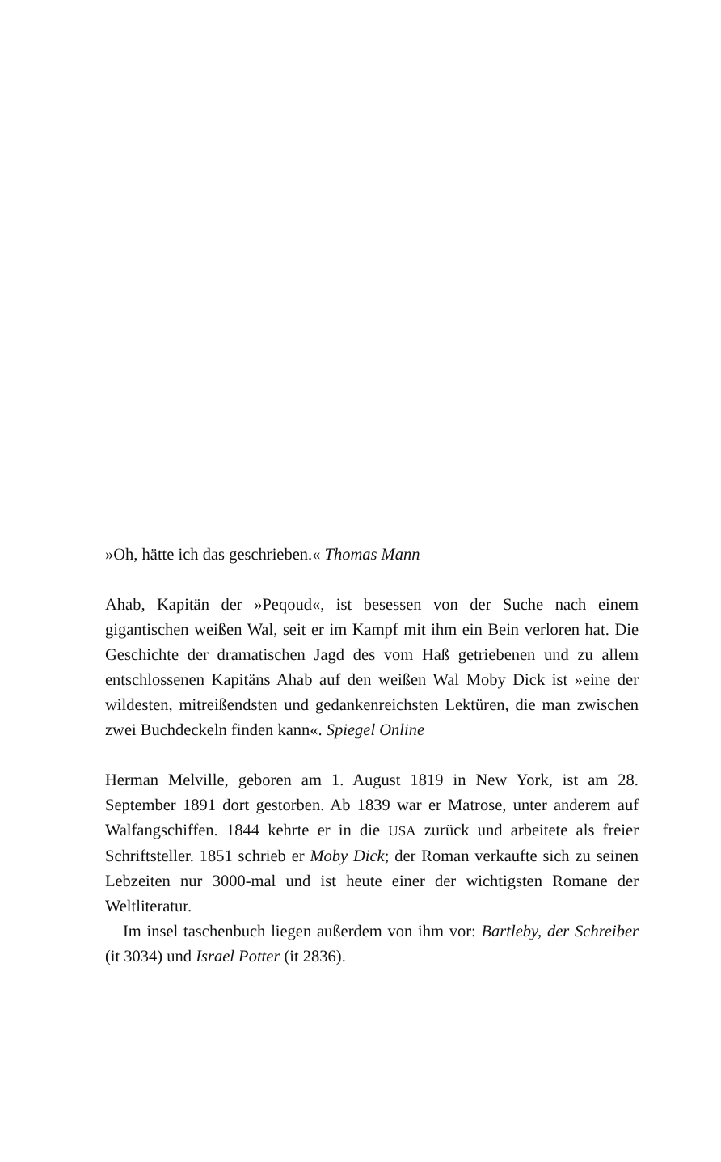»Oh, hätte ich das geschrieben.« Thomas Mann
Ahab, Kapitän der »Peqoud«, ist besessen von der Suche nach einem gigantischen weißen Wal, seit er im Kampf mit ihm ein Bein verloren hat. Die Geschichte der dramatischen Jagd des vom Haß getriebenen und zu allem entschlossenen Kapitäns Ahab auf den weißen Wal Moby Dick ist »eine der wildesten, mitreißendsten und gedankenreichsten Lektüren, die man zwischen zwei Buchdeckeln finden kann«. Spiegel Online
Herman Melville, geboren am 1. August 1819 in New York, ist am 28. September 1891 dort gestorben. Ab 1839 war er Matrose, unter anderem auf Walfangschiffen. 1844 kehrte er in die USA zurück und arbeitete als freier Schriftsteller. 1851 schrieb er Moby Dick; der Roman verkaufte sich zu seinen Lebzeiten nur 3000-mal und ist heute einer der wichtigsten Romane der Weltliteratur.
Im insel taschenbuch liegen außerdem von ihm vor: Bartleby, der Schreiber (it 3034) und Israel Potter (it 2836).